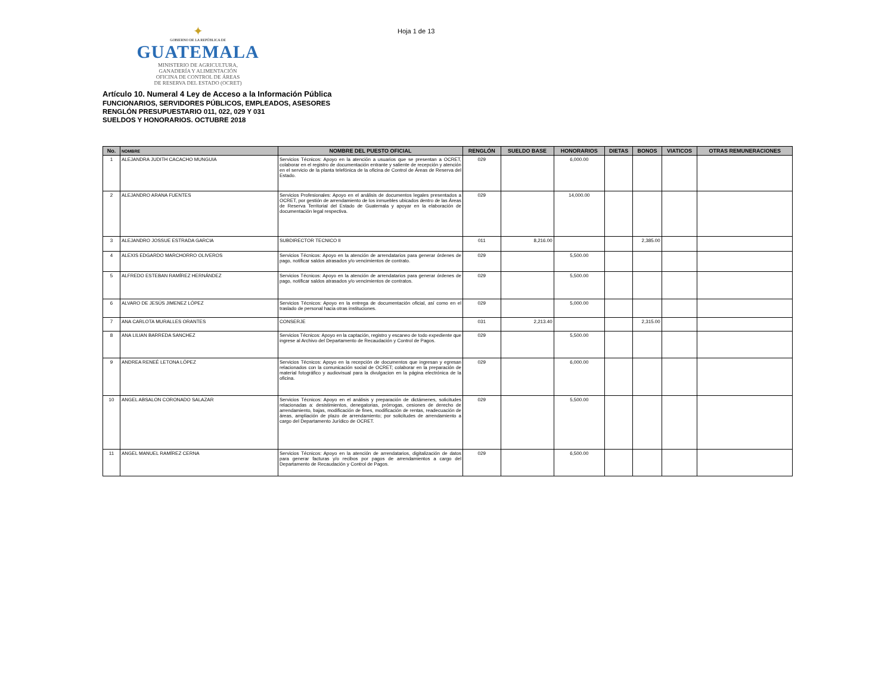✦
GOBIERNO DE LA REPÚBLICA DE
GUATEMALA
MINISTERIO DE AGRICULTURA,
GANADERÍA Y ALIMENTACIÓN
OFICINA DE CONTROL DE ÁREAS
DE RESERVA DEL ESTADO (OCRET)
Hoja 1 de 13
Artículo 10. Numeral 4 Ley de Acceso a la Información Pública
FUNCIONARIOS, SERVIDORES PÚBLICOS, EMPLEADOS, ASESORES
RENGLÓN PRESUPUESTARIO 011, 022, 029 Y 031
SUELDOS Y HONORARIOS. OCTUBRE 2018
| No. | NOMBRE | NOMBRE DEL PUESTO OFICIAL | RENGLÓN | SUELDO BASE | HONORARIOS | DIETAS | BONOS | VIATICOS | OTRAS REMUNERACIONES |
| --- | --- | --- | --- | --- | --- | --- | --- | --- | --- |
| 1 | ALEJANDRA JUDITH CACACHO MUNGUIA | Servicios Técnicos: Apoyo en la atención a usuarios que se presentan a OCRET, colaborar en el registro de documentación entrante y saliente de recepción y atención en el servicio de la planta telefónica de la oficina de Control de Áreas de Reserva del Estado. | 029 | | 6,000.00 | | | | |
| 2 | ALEJANDRO ARANA FUENTES | Servicios Profesionales: Apoyo en el análisis de documentos legales presentados a OCRET, por gestión de arrendamiento de los inmuebles ubicados dentro de las Áreas de Reserva Territorial del Estado de Guatemala y apoyar en la elaboración de documentación legal respectiva. | 029 | | 14,000.00 | | | | |
| 3 | ALEJANDRO JOSSUE ESTRADA GARCIA | SUBDIRECTOR TECNICO II | 011 | 8,216.00 | | | 2,385.00 | | |
| 4 | ALEXIS EDGARDO MARCHORRO OLIVEROS | Servicios Técnicos: Apoyo en la atención de arrendatarios para generar órdenes de pago, notificar saldos atrasados y/o vencimientos de contrato. | 029 | | 5,500.00 | | | | |
| 5 | ALFREDO ESTEBAN RAMÍREZ HERNÁNDEZ | Servicios Técnicos: Apoyo en la atención de arrendatarios para generar órdenes de pago, notificar saldos atrasados y/o vencimientos de contratos. | 029 | | 5,500.00 | | | | |
| 6 | ALVARO DE JESÚS JIMENEZ LÓPEZ | Servicios Técnicos: Apoyo en la entrega de documentación oficial, así como en el traslado de personal hacia otras instituciones. | 029 | | 5,000.00 | | | | |
| 7 | ANA CARLOTA MURALLES ORANTES | CONSERJE | 031 | 2,213.40 | | | 2,315.00 | | |
| 8 | ANA LILIAN BARREDA SANCHEZ | Servicios Técnicos: Apoyo en la captación, registro y escaneo de todo expediente que ingrese al Archivo del Departamento de Recaudación y Control de Pagos. | 029 | | 5,500.00 | | | | |
| 9 | ANDREA RENEÉ LETONA LÓPEZ | Servicios Técnicos: Apoyo en la recepción de documentos que ingresan y egresan relacionados con la comunicación social de OCRET; colaborar en la preparación de material fotográfico y audiovisual para la divulgacion en la página electrónica de la oficina. | 029 | | 6,000.00 | | | | |
| 10 | ANGEL ABSALON CORONADO SALAZAR | Servicios Técnicos: Apoyo en el análisis y preparación de dictámenes, solicitudes relacionadas a: desistimientos, denegatorias, prórrogas, cesiones de derecho de arrendamiento, bajas, modificación de fines, modificación de rentas, readecuación de áreas, ampliación de plazo de arrendamiento; por solicitudes de arrendamiento a cargo del Departamento Jurídico de OCRET. | 029 | | 5,500.00 | | | | |
| 11 | ANGEL MANUEL RAMÍREZ CERNA | Servicios Técnicos: Apoyo en la atención de arrendatarios, digitalización de datos para generar facturas y/o recibos por pagos de arrendamientos a cargo del Departamento de Recaudación y Control de Pagos. | 029 | | 6,500.00 | | | | |